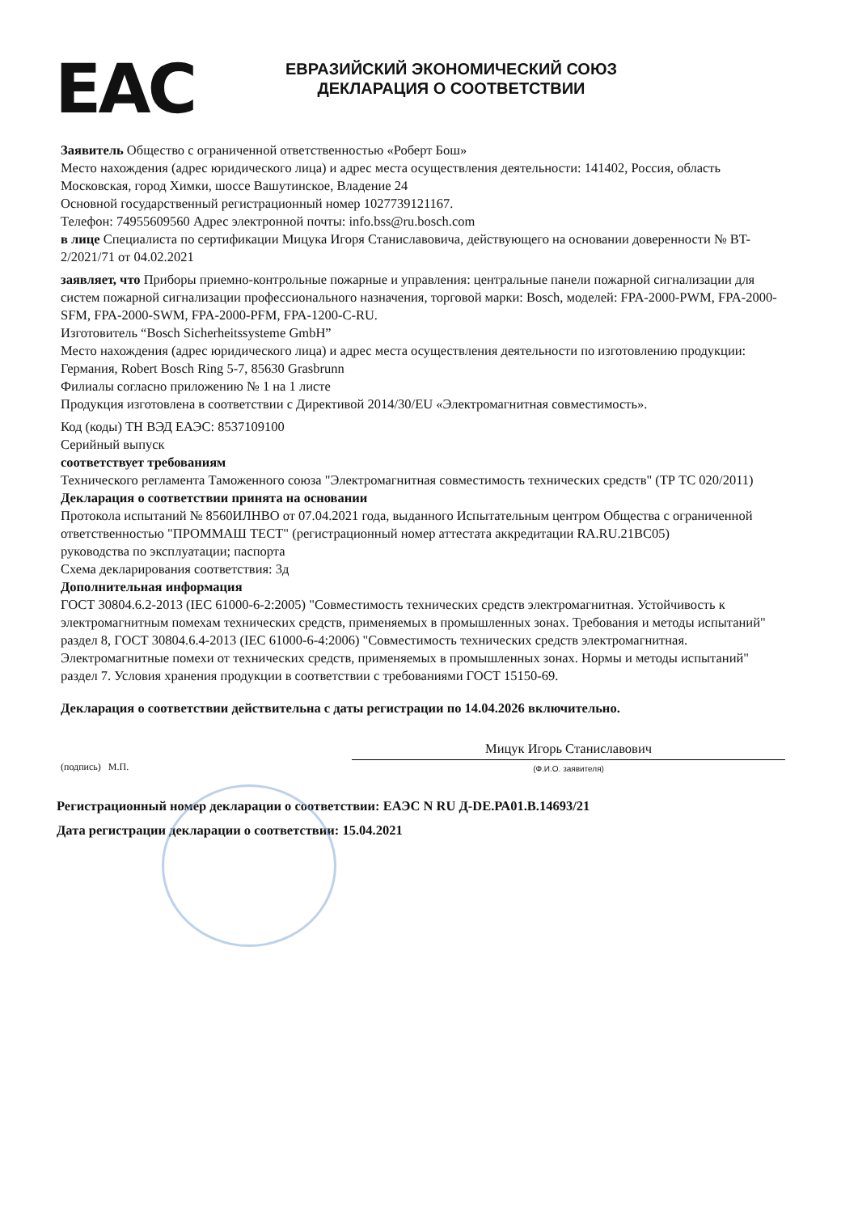EAC
ЕВРАЗИЙСКИЙ ЭКОНОМИЧЕСКИЙ СОЮЗ
ДЕКЛАРАЦИЯ О СООТВЕТСТВИИ
Заявитель Общество с ограниченной ответственностью «Роберт Бош»
Место нахождения (адрес юридического лица) и адрес места осуществления деятельности: 141402, Россия, область Московская, город Химки, шоссе Вашутинское, Владение 24
Основной государственный регистрационный номер 1027739121167.
Телефон: 74955609560 Адрес электронной почты: info.bss@ru.bosch.com
в лице Специалиста по сертификации Мицука Игоря Станиславовича, действующего на основании доверенности № BT-2/2021/71 от 04.02.2021
заявляет, что Приборы приемно-контрольные пожарные и управления: центральные панели пожарной сигнализации для систем пожарной сигнализации профессионального назначения, торговой марки: Bosch, моделей: FPA-2000-PWM, FPA-2000-SFM, FPA-2000-SWM, FPA-2000-PFM, FPA-1200-C-RU.
Изготовитель “Bosch Sicherheitssysteme GmbH”
Место нахождения (адрес юридического лица) и адрес места осуществления деятельности по изготовлению продукции: Германия, Robert Bosch Ring 5-7, 85630 Grasbrunn
Филиалы согласно приложению № 1 на 1 листе
Продукция изготовлена в соответствии с Директивой 2014/30/EU «Электромагнитная совместимость».
Код (коды) ТН ВЭД ЕАЭС: 8537109100
Серийный выпуск
соответствует требованиям
Технического регламента Таможенного союза "Электромагнитная совместимость технических средств" (ТР ТС 020/2011)
Декларация о соответствии принята на основании
Протокола испытаний № 8560ИЛНВО от 07.04.2021 года, выданного Испытательным центром Общества с ограниченной ответственностью "ПРОММАШ ТЕСТ" (регистрационный номер аттестата аккредитации RA.RU.21ВС05)
руководства по эксплуатации; паспорта
Схема декларирования соответствия: 3д
Дополнительная информация
ГОСТ 30804.6.2-2013 (IEC 61000-6-2:2005) "Совместимость технических средств электромагнитная. Устойчивость к электромагнитным помехам технических средств, применяемых в промышленных зонах. Требования и методы испытаний" раздел 8, ГОСТ 30804.6.4-2013 (IEC 61000-6-4:2006) "Совместимость технических средств электромагнитная. Электромагнитные помехи от технических средств, применяемых в промышленных зонах. Нормы и методы испытаний" раздел 7. Условия хранения продукции в соответствии с требованиями ГОСТ 15150-69.
Декларация о соответствии действительна с даты регистрации по 14.04.2026 включительно.
(подпись) М.П.
Мицук Игорь Станиславович
(Ф.И.О. заявителя)
Регистрационный номер декларации о соответствии: ЕАЭС N RU Д-DE.РА01.В.14693/21
Дата регистрации декларации о соответствии: 15.04.2021